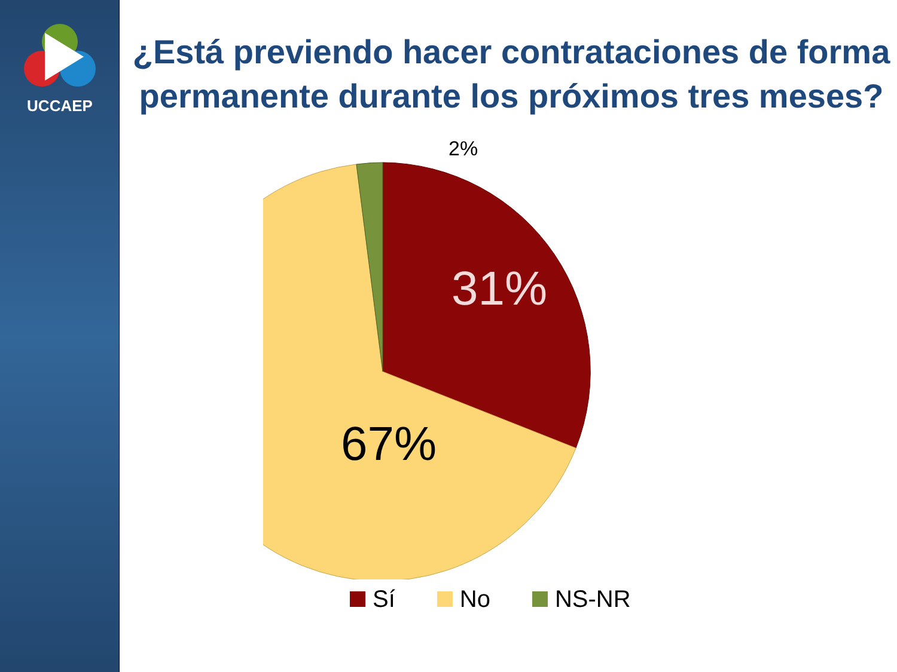UCCAEP
¿Está previendo hacer contrataciones de forma permanente durante los próximos tres meses?
31%
67%
2%
Sí No NS-NR